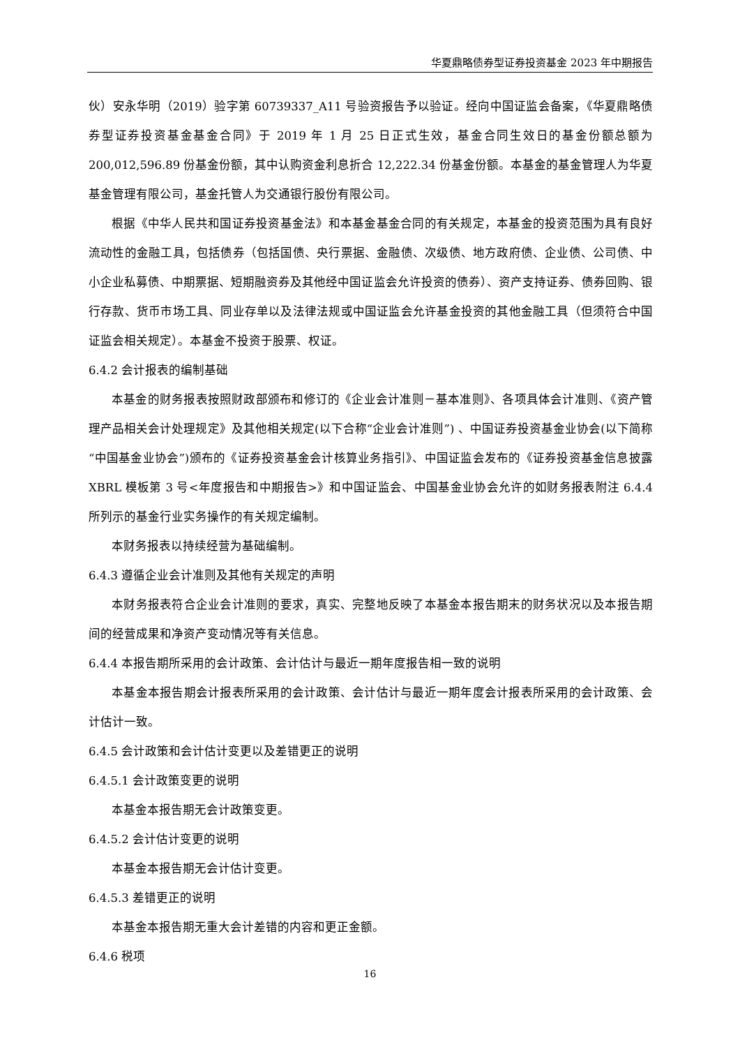华夏鼎略债券型证券投资基金 2023 年中期报告
伙）安永华明（2019）验字第 60739337_A11 号验资报告予以验证。经向中国证监会备案，《华夏鼎略债券型证券投资基金基金合同》于 2019 年 1 月 25 日正式生效，基金合同生效日的基金份额总额为 200,012,596.89 份基金份额，其中认购资金利息折合 12,222.34 份基金份额。本基金的基金管理人为华夏基金管理有限公司，基金托管人为交通银行股份有限公司。
根据《中华人民共和国证券投资基金法》和本基金基金合同的有关规定，本基金的投资范围为具有良好流动性的金融工具，包括债券（包括国债、央行票据、金融债、次级债、地方政府债、企业债、公司债、中小企业私募债、中期票据、短期融资券及其他经中国证监会允许投资的债券）、资产支持证券、债券回购、银行存款、货币市场工具、同业存单以及法律法规或中国证监会允许基金投资的其他金融工具（但须符合中国证监会相关规定）。本基金不投资于股票、权证。
6.4.2 会计报表的编制基础
本基金的财务报表按照财政部颁布和修订的《企业会计准则－基本准则》、各项具体会计准则、《资产管理产品相关会计处理规定》及其他相关规定(以下合称“企业会计准则”) 、中国证券投资基金业协会(以下简称“中国基金业协会”)颁布的《证券投资基金会计核算业务指引》、中国证监会发布的《证券投资基金信息披露 XBRL 模板第 3 号<年度报告和中期报告>》和中国证监会、中国基金业协会允许的如财务报表附注 6.4.4 所列示的基金行业实务操作的有关规定编制。
本财务报表以持续经营为基础编制。
6.4.3 遵循企业会计准则及其他有关规定的声明
本财务报表符合企业会计准则的要求，真实、完整地反映了本基金本报告期末的财务状况以及本报告期间的经营成果和净资产变动情况等有关信息。
6.4.4 本报告期所采用的会计政策、会计估计与最近一期年度报告相一致的说明
本基金本报告期会计报表所采用的会计政策、会计估计与最近一期年度会计报表所采用的会计政策、会计估计一致。
6.4.5 会计政策和会计估计变更以及差错更正的说明
6.4.5.1 会计政策变更的说明
本基金本报告期无会计政策变更。
6.4.5.2 会计估计变更的说明
本基金本报告期无会计估计变更。
6.4.5.3 差错更正的说明
本基金本报告期无重大会计差错的内容和更正金额。
6.4.6 税项
16